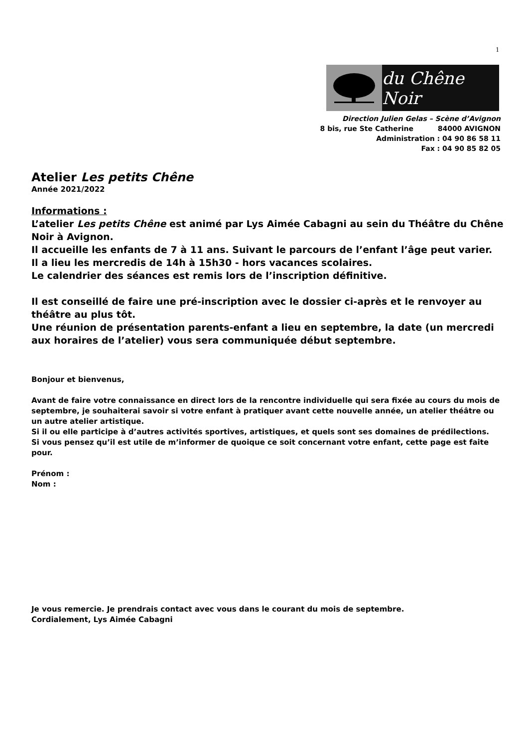1
du Chêne Noir
Direction Julien Gelas – Scène d’Avignon
8 bis, rue Ste Catherine 84000 AVIGNON
Administration : 04 90 86 58 11
Fax : 04 90 85 82 05
Atelier Les petits Chêne
Année 2021/2022
Informations :
L’atelier Les petits Chêne est animé par Lys Aimée Cabagni au sein du Théâtre du Chêne Noir à Avignon.
Il accueille les enfants de 7 à 11 ans. Suivant le parcours de l’enfant l’âge peut varier.
Il a lieu les mercredis de 14h à 15h30 - hors vacances scolaires.
Le calendrier des séances est remis lors de l’inscription définitive.
Il est conseillé de faire une pré-inscription avec le dossier ci-après et le renvoyer au théâtre au plus tôt.
Une réunion de présentation parents-enfant a lieu en septembre, la date (un mercredi aux horaires de l’atelier) vous sera communiquée début septembre.
Bonjour et bienvenus,
Avant de faire votre connaissance en direct lors de la rencontre individuelle qui sera fixée au cours du mois de septembre, je souhaiterai savoir si votre enfant à pratiquer avant cette nouvelle année, un atelier théâtre ou un autre atelier artistique.
Si il ou elle participe à d’autres activités sportives, artistiques, et quels sont ses domaines de prédilections.
Si vous pensez qu’il est utile de m’informer de quoique ce soit concernant votre enfant, cette page est faite pour.
Prénom :
Nom :
Je vous remercie. Je prendrais contact avec vous dans le courant du mois de septembre.
Cordialement, Lys Aimée Cabagni